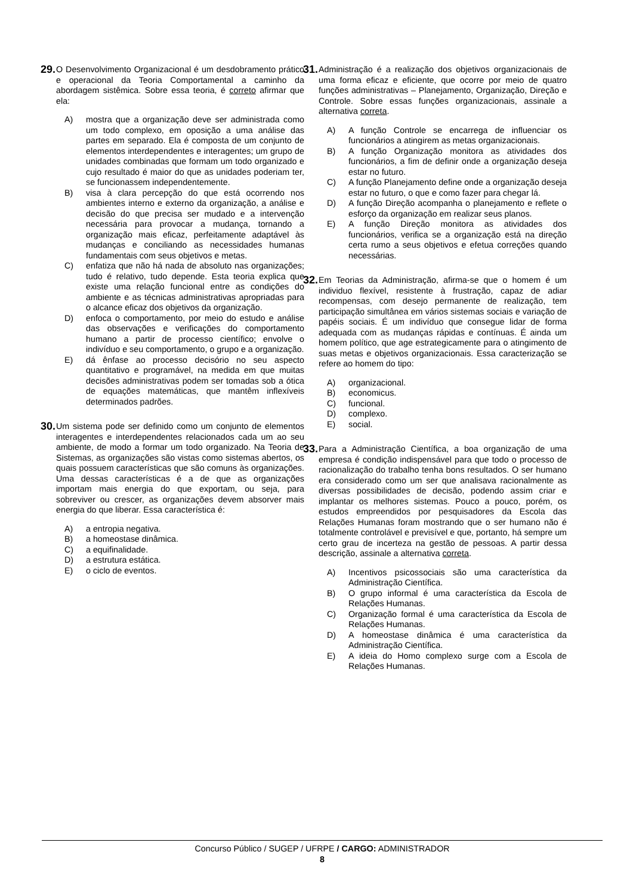29.
O Desenvolvimento Organizacional é um desdobramento prático e operacional da Teoria Comportamental a caminho da abordagem sistêmica. Sobre essa teoria, é correto afirmar que ela:
A) mostra que a organização deve ser administrada como um todo complexo, em oposição a uma análise das partes em separado. Ela é composta de um conjunto de elementos interdependentes e interagentes; um grupo de unidades combinadas que formam um todo organizado e cujo resultado é maior do que as unidades poderiam ter, se funcionassem independentemente.
B) visa à clara percepção do que está ocorrendo nos ambientes interno e externo da organização, a análise e decisão do que precisa ser mudado e a intervenção necessária para provocar a mudança, tornando a organização mais eficaz, perfeitamente adaptável às mudanças e conciliando as necessidades humanas fundamentais com seus objetivos e metas.
C) enfatiza que não há nada de absoluto nas organizações; tudo é relativo, tudo depende. Esta teoria explica que existe uma relação funcional entre as condições do ambiente e as técnicas administrativas apropriadas para o alcance eficaz dos objetivos da organização.
D) enfoca o comportamento, por meio do estudo e análise das observações e verificações do comportamento humano a partir de processo científico; envolve o indivíduo e seu comportamento, o grupo e a organização.
E) dá ênfase ao processo decisório no seu aspecto quantitativo e programável, na medida em que muitas decisões administrativas podem ser tomadas sob a ótica de equações matemáticas, que mantêm inflexíveis determinados padrões.
30.
Um sistema pode ser definido como um conjunto de elementos interagentes e interdependentes relacionados cada um ao seu ambiente, de modo a formar um todo organizado. Na Teoria de Sistemas, as organizações são vistas como sistemas abertos, os quais possuem características que são comuns às organizações. Uma dessas características é a de que as organizações importam mais energia do que exportam, ou seja, para sobreviver ou crescer, as organizações devem absorver mais energia do que liberar. Essa característica é:
A) a entropia negativa.
B) a homeostase dinâmica.
C) a equifinalidade.
D) a estrutura estática.
E) o ciclo de eventos.
31.
Administração é a realização dos objetivos organizacionais de uma forma eficaz e eficiente, que ocorre por meio de quatro funções administrativas – Planejamento, Organização, Direção e Controle. Sobre essas funções organizacionais, assinale a alternativa correta.
A) A função Controle se encarrega de influenciar os funcionários a atingirem as metas organizacionais.
B) A função Organização monitora as atividades dos funcionários, a fim de definir onde a organização deseja estar no futuro.
C) A função Planejamento define onde a organização deseja estar no futuro, o que e como fazer para chegar lá.
D) A função Direção acompanha o planejamento e reflete o esforço da organização em realizar seus planos.
E) A função Direção monitora as atividades dos funcionários, verifica se a organização está na direção certa rumo a seus objetivos e efetua correções quando necessárias.
32.
Em Teorias da Administração, afirma-se que o homem é um individuo flexível, resistente à frustração, capaz de adiar recompensas, com desejo permanente de realização, tem participação simultânea em vários sistemas sociais e variação de papéis sociais. É um indivíduo que consegue lidar de forma adequada com as mudanças rápidas e contínuas. É ainda um homem político, que age estrategicamente para o atingimento de suas metas e objetivos organizacionais. Essa caracterização se refere ao homem do tipo:
A) organizacional.
B) economicus.
C) funcional.
D) complexo.
E) social.
33.
Para a Administração Científica, a boa organização de uma empresa é condição indispensável para que todo o processo de racionalização do trabalho tenha bons resultados. O ser humano era considerado como um ser que analisava racionalmente as diversas possibilidades de decisão, podendo assim criar e implantar os melhores sistemas. Pouco a pouco, porém, os estudos empreendidos por pesquisadores da Escola das Relações Humanas foram mostrando que o ser humano não é totalmente controlável e previsível e que, portanto, há sempre um certo grau de incerteza na gestão de pessoas. A partir dessa descrição, assinale a alternativa correta.
A) Incentivos psicossociais são uma característica da Administração Científica.
B) O grupo informal é uma característica da Escola de Relações Humanas.
C) Organização formal é uma característica da Escola de Relações Humanas.
D) A homeostase dinâmica é uma característica da Administração Científica.
E) A ideia do Homo complexo surge com a Escola de Relações Humanas.
Concurso Público / SUGEP / UFRPE / CARGO: ADMINISTRADOR
8